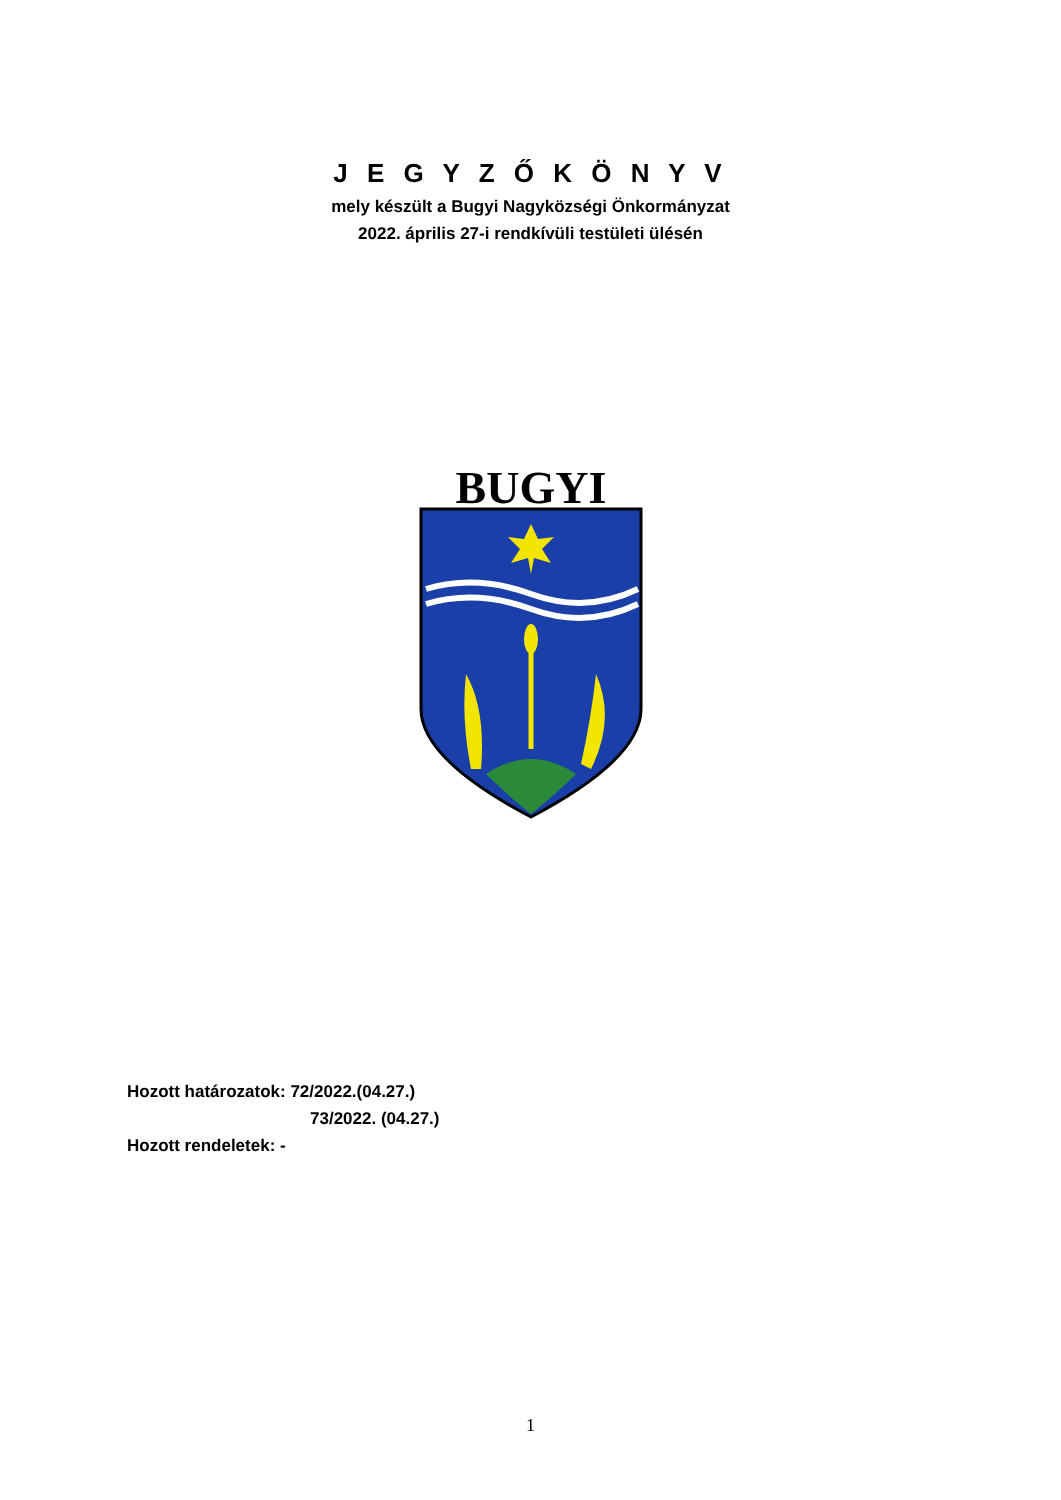J E G Y Z Ő K Ö N Y V
mely készült a Bugyi Nagyközségi Önkormányzat
2022. április 27-i rendkívüli testületi ülésén
BUGYI
Hozott határozatok: 72/2022.(04.27.)
73/2022. (04.27.)
Hozott rendeletek: -
1